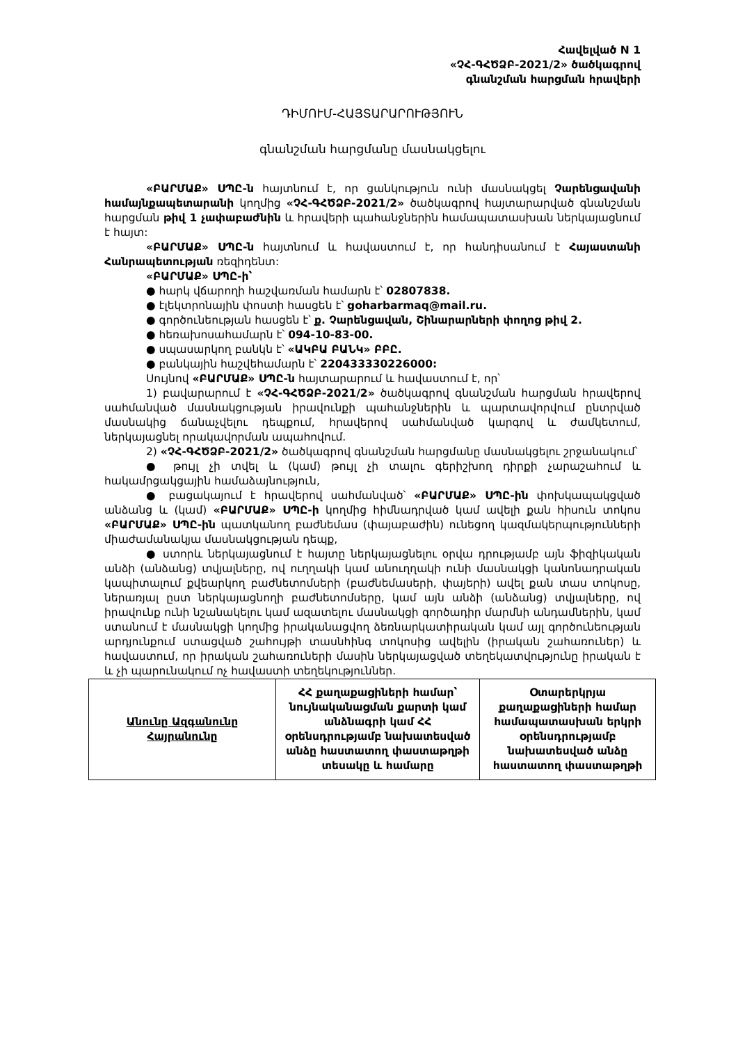Հավելված N 1
«ՉՀ-ԳՀԾՁԲ-2021/2» ծածկագրով
գնանշման հարցման հրավերի
ԴԻՄՈՒՄ-ՀԱՅՏԱՐԱՐՈՒԹՅՈՒՆ
գնանշման հարցմանը մասնակցելու
«ԲԱՐՄԱՔ» ՍՊԸ-ն հայտնում է, որ ցանկություն ունի մասնակցել Չարենցավանի համայնքապետարանի կողմից «ՉՀ-ԳՀԾՁԲ-2021/2» ծածկագրով հայտարարված գնանշման հարցման թիվ 1 չափաբաժնին և հրավերի պահանջներին համապատասխան ներկայացնում է հայտ:
«ԲԱՐՄԱՔ» ՍՊԸ-ն հայտնում և հավաստում է, որ հանդիսանում է Հայաստանի Հանրապետության ռեզիդենտ:
«ԲԱՐՄԱՔ» ՍՊԸ-ի՝
● հարկ վճարողի հաշվառման համարն է՝ 02807838.
● էլեկտրոնային փոստի հասցեն է՝ goharbarmaq@mail.ru.
● գործունեության հասցեն է՝ ք. Չարենցավան, Շինարարների փողոց թիվ 2.
● հեռախոսահամարն է՝ 094-10-83-00.
● սպասարկող բանկն է՝ «ԱԿԲԱ ԲԱՆԿ» ԲԲԸ.
● բանկային հաշվեհամարն է՝ 220433330226000:
Սույնով «ԲԱՐՄԱՔ» ՍՊԸ-ն հայտարարում և հավաստում է, որ՝
1) բավարարում է «ՉՀ-ԳՀԾՁԲ-2021/2» ծածկագրով գնանշման հարցման հրավերով սահմանված մասնակցության իրավունքի պահանջներին և պարտավորվում ընտրված մասնակից ճանաչվելու դեպքում, հրավերով սահմանված կարգով և ժամկետում, ներկայացնել որակավորման ապահովում.
2) «ՉՀ-ԳՀԾՁԲ-2021/2» ծածկագրով գնանշման հարցմանը մասնակցելու շրջանակում՝
● թույլ չի տվել և (կամ) թույլ չի տալու գերիշխող դիրքի չարաշահում և հակամրցակցային համաձայնություն,
● բացակայում է հրավերով սահմանված՝ «ԲԱՐՄԱՔ» ՍՊԸ-ին փոխկապակցված անձանց և (կամ) «ԲԱՐՄԱՔ» ՍՊԸ-ի կողմից հիմնադրված կամ ավելի քան հիսուն տոկոս «ԲԱՐՄԱՔ» ՍՊԸ-ին պատկանող բաժնեմաս (փայաբաժին) ունեցող կազմակերպությունների միաժամանակյա մասնակցության դեպք,
● ստորև ներկայացնում է հայտը ներկայացնելու օրվա դրությամբ այն ֆիզիկական անձի (անձանց) տվյալները, ով ուղղակի կամ անուղղակի ունի մասնակցի կանոնադրական կապիտալում քվեարկող բաժնետոմսերի (բաժնեմասերի, փայերի) ավել քան տաս տոկոսը, ներառյալ ըստ ներկայացնողի բաժնետոմսերը, կամ այն անձի (անձանց) տվյալները, ով իրավունք ունի նշանակելու կամ ազատելու մասնակցի գործադիր մարմնի անդամներին, կամ ստանում է մասնակցի կողմից իրականացվող ձեռնարկատիրական կամ այլ գործունեության արդյունքում ստացված շահույթի տասնհինգ տոկոսից ավելին (իրական շահառուներ) և հավաստում, որ իրական շահառուների մասին ներկայացված տեղեկատվությունը իրական է և չի պարունակում ոչ հավաստի տեղեկություններ.
| Անունը Ազգանունը Հայրանունը | ՀՀ քաղաքացիների համար՝ նույնականացման քարտի կամ անձնագրի կամ ՀՀ օրենսդրությամբ նախատեսված անձը հաստատող փաստաթղթի տեսակը և համարը | Օտարերկրյա քաղաքացիների համար համապատասխան երկրի օրենսդրությամբ նախատեսված անձը հաստատող փաստաթղթի |